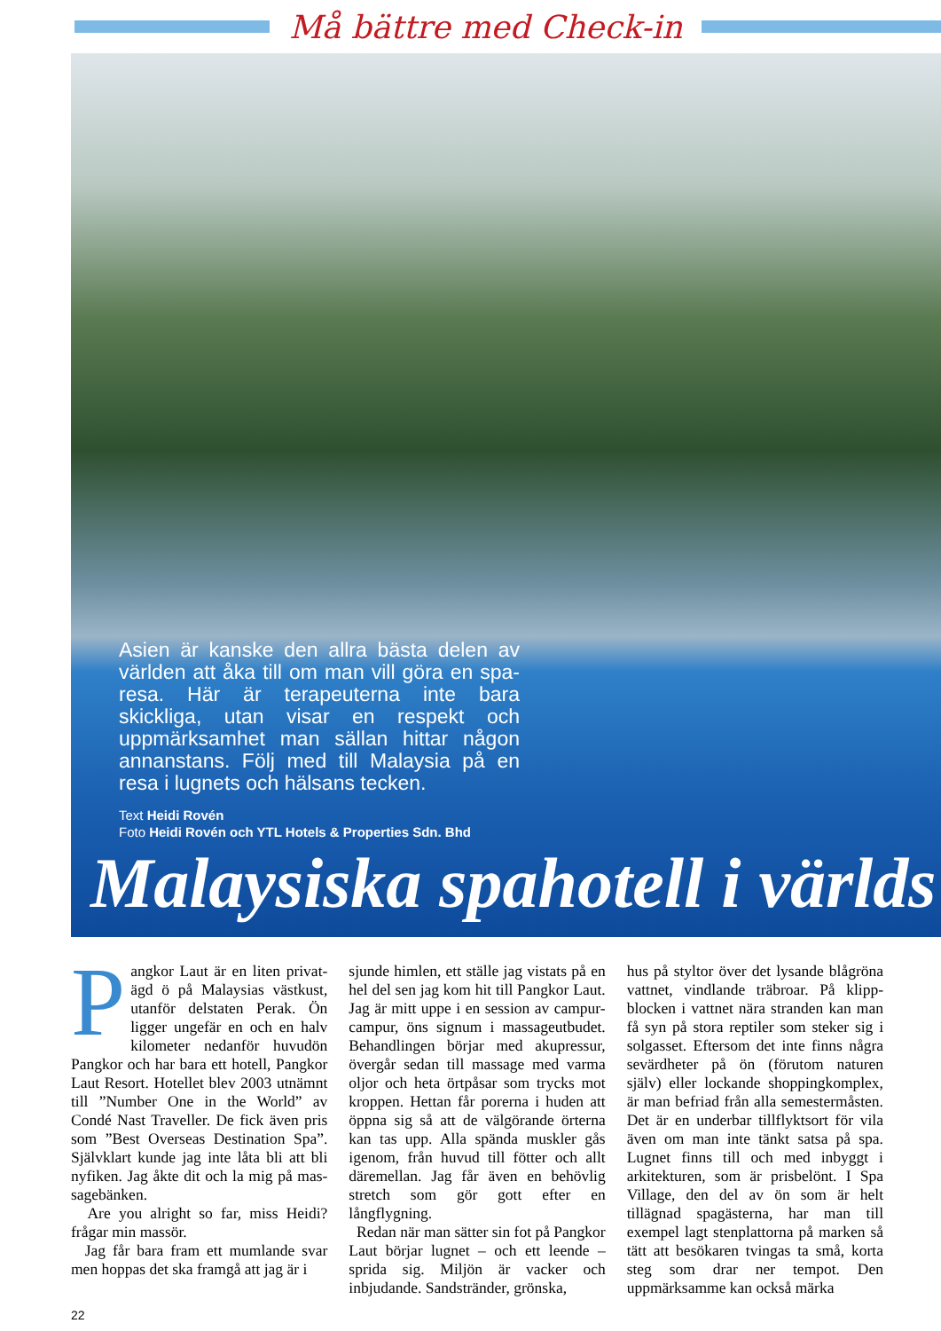Må bättre med Check-in
Asien är kanske den allra bästa delen av världen att åka till om man vill göra en spa-resa. Här är terapeuterna inte bara skickliga, utan visar en respekt och uppmärksamhet man sällan hittar någon annanstans. Följ med till Malaysia på en resa i lugnets och hälsans tecken.
Text Heidi Rovén
Foto Heidi Rovén och YTL Hotels & Properties Sdn. Bhd
Malaysiska spahotell i världs
Pangkor Laut är en liten privat-ägd ö på Malaysias västkust, utanför delstaten Perak. Ön ligger ungefär en och en halv kilometer nedanför huvudön Pangkor och har bara ett hotell, Pangkor Laut Resort. Hotellet blev 2003 utnämnt till ”Number One in the World” av Condé Nast Traveller. De fick även pris som ”Best Overseas Destination Spa”. Självklart kunde jag inte låta bli att bli nyfiken. Jag åkte dit och la mig på mas-sagebänken.
Are you alright so far, miss Heidi? frågar min massör.
Jag får bara fram ett mumlande svar men hoppas det ska framgå att jag är i
sjunde himlen, ett ställe jag vistats på en hel del sen jag kom hit till Pangkor Laut. Jag är mitt uppe i en session av campur-campur, öns signum i massageutbudet. Behandlingen börjar med akupressur, övergår sedan till massage med varma oljor och heta örtpåsar som trycks mot kroppen. Hettan får porerna i huden att öppna sig så att de välgörande örterna kan tas upp. Alla spända muskler gås igenom, från huvud till fötter och allt däremellan. Jag får även en behövlig stretch som gör gott efter en långflygning.
Redan när man sätter sin fot på Pangkor Laut börjar lugnet – och ett leende – sprida sig. Miljön är vacker och inbjudande. Sandstränder, grönska,
hus på styltor över det lysande blågröna vattnet, vindlande träbroar. På klipp-blocken i vattnet nära stranden kan man få syn på stora reptiler som steker sig i solgasset. Eftersom det inte finns några sevärdheter på ön (förutom naturen själv) eller lockande shoppingkomplex, är man befriad från alla semestermåsten. Det är en underbar tillflyktsort för vila även om man inte tänkt satsa på spa. Lugnet finns till och med inbyggt i arkitekturen, som är prisbelönt. I Spa Village, den del av ön som är helt tillägnad spagästerna, har man till exempel lagt stenplattorna på marken så tätt att besökaren tvingas ta små, korta steg som drar ner tempot. Den uppmärksamme kan också märka
22